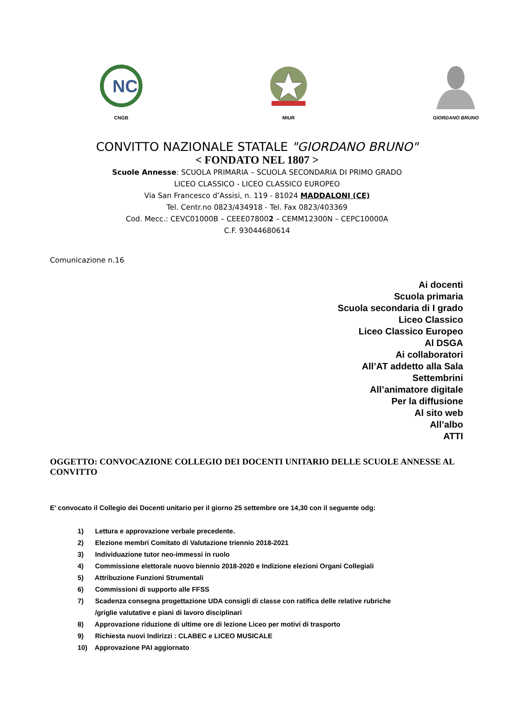NC
CNGB
MIUR GIORDANO BRUNO
CONVITTO NAZIONALE STATALE "GIORDANO BRUNO"
< FONDATO NEL 1807 >
Scuole Annesse: SCUOLA PRIMARIA – SCUOLA SECONDARIA DI PRIMO GRADO
LICEO CLASSICO - LICEO CLASSICO EUROPEO
Via San Francesco d’Assisi, n. 119 - 81024 MADDALONI (CE)
Tel. Centr.no 0823/434918 - Tel. Fax 0823/403369
Cod. Mecc.: CEVC01000B – CEEE078002 – CEMM12300N – CEPC10000A
C.F. 93044680614
Comunicazione n.16
Ai docenti
Scuola primaria
Scuola secondaria di I grado
Liceo Classico
Liceo Classico Europeo
Al DSGA
Ai collaboratori
All’AT addetto alla Sala Settembrini
All’animatore digitale
Per la diffusione
Al sito web
All’albo
ATTI
OGGETTO: CONVOCAZIONE COLLEGIO DEI DOCENTI UNITARIO DELLE SCUOLE ANNESSE AL CONVITTO
E’ convocato il Collegio dei Docenti unitario per il giorno 25 settembre ore 14,30 con il seguente odg:
1) Lettura e approvazione verbale precedente.
2) Elezione membri Comitato di Valutazione triennio 2018-2021
3) Individuazione tutor neo-immessi in ruolo
4) Commissione elettorale nuovo biennio 2018-2020 e Indizione elezioni Organi Collegiali
5) Attribuzione Funzioni Strumentali
6) Commissioni di supporto alle FFSS
7) Scadenza consegna progettazione UDA consigli di classe con ratifica delle relative rubriche
/griglie valutative e piani di lavoro disciplinari
8) Approvazione riduzione di ultime ore di lezione Liceo per motivi di trasporto
9) Richiesta nuovi Indirizzi : CLABEC e LICEO MUSICALE
10) Approvazione PAI aggiornato